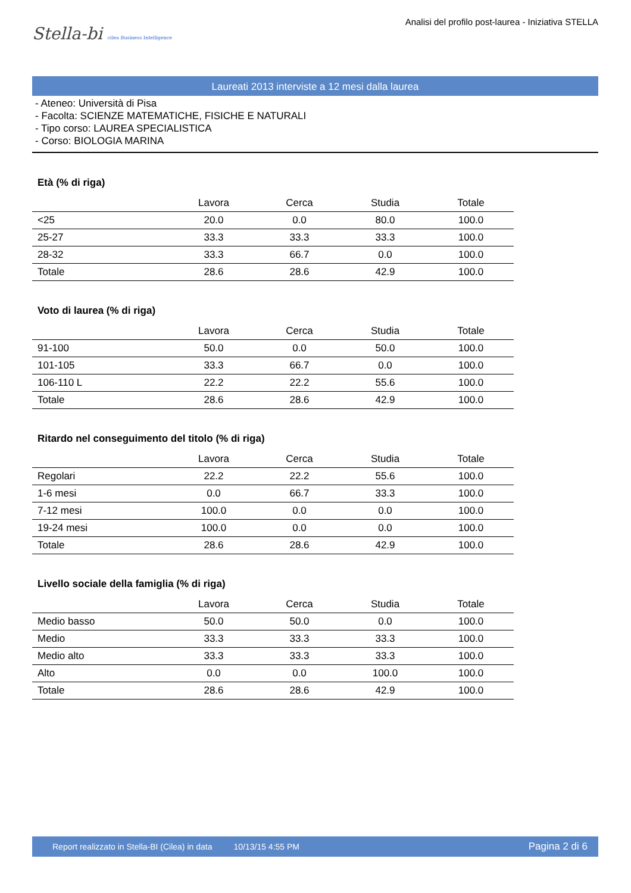Stella-bi cilea Business Intelligence
Analisi del profilo post-laurea - Iniziativa STELLA
Laureati 2013 interviste a 12 mesi dalla laurea
- Ateneo: Università di Pisa
- Facolta: SCIENZE MATEMATICHE, FISICHE E NATURALI
- Tipo corso: LAUREA SPECIALISTICA
- Corso: BIOLOGIA MARINA
Età (% di riga)
| | Lavora | Cerca | Studia | Totale |
| --- | --- | --- | --- | --- |
| <25 | 20.0 | 0.0 | 80.0 | 100.0 |
| 25-27 | 33.3 | 33.3 | 33.3 | 100.0 |
| 28-32 | 33.3 | 66.7 | 0.0 | 100.0 |
| Totale | 28.6 | 28.6 | 42.9 | 100.0 |
Voto di laurea (% di riga)
| | Lavora | Cerca | Studia | Totale |
| --- | --- | --- | --- | --- |
| 91-100 | 50.0 | 0.0 | 50.0 | 100.0 |
| 101-105 | 33.3 | 66.7 | 0.0 | 100.0 |
| 106-110 L | 22.2 | 22.2 | 55.6 | 100.0 |
| Totale | 28.6 | 28.6 | 42.9 | 100.0 |
Ritardo nel conseguimento del titolo (% di riga)
| | Lavora | Cerca | Studia | Totale |
| --- | --- | --- | --- | --- |
| Regolari | 22.2 | 22.2 | 55.6 | 100.0 |
| 1-6 mesi | 0.0 | 66.7 | 33.3 | 100.0 |
| 7-12 mesi | 100.0 | 0.0 | 0.0 | 100.0 |
| 19-24 mesi | 100.0 | 0.0 | 0.0 | 100.0 |
| Totale | 28.6 | 28.6 | 42.9 | 100.0 |
Livello sociale della famiglia (% di riga)
| | Lavora | Cerca | Studia | Totale |
| --- | --- | --- | --- | --- |
| Medio basso | 50.0 | 50.0 | 0.0 | 100.0 |
| Medio | 33.3 | 33.3 | 33.3 | 100.0 |
| Medio alto | 33.3 | 33.3 | 33.3 | 100.0 |
| Alto | 0.0 | 0.0 | 100.0 | 100.0 |
| Totale | 28.6 | 28.6 | 42.9 | 100.0 |
Report realizzato in Stella-BI (Cilea) in data 10/13/15 4:55 PM Pagina 2 di 6